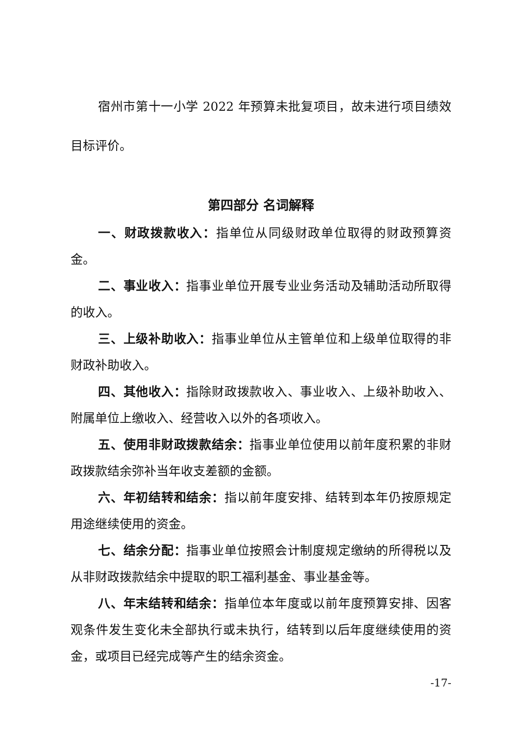宿州市第十一小学 2022 年预算未批复项目，故未进行项目绩效目标评价。
第四部分 名词解释
一、财政拨款收入：指单位从同级财政单位取得的财政预算资金。
二、事业收入：指事业单位开展专业业务活动及辅助活动所取得的收入。
三、上级补助收入：指事业单位从主管单位和上级单位取得的非财政补助收入。
四、其他收入：指除财政拨款收入、事业收入、上级补助收入、附属单位上缴收入、经营收入以外的各项收入。
五、使用非财政拨款结余：指事业单位使用以前年度积累的非财政拨款结余弥补当年收支差额的金额。
六、年初结转和结余：指以前年度安排、结转到本年仍按原规定用途继续使用的资金。
七、结余分配：指事业单位按照会计制度规定缴纳的所得税以及从非财政拨款结余中提取的职工福利基金、事业基金等。
八、年末结转和结余：指单位本年度或以前年度预算安排、因客观条件发生变化未全部执行或未执行，结转到以后年度继续使用的资金，或项目已经完成等产生的结余资金。
-17-